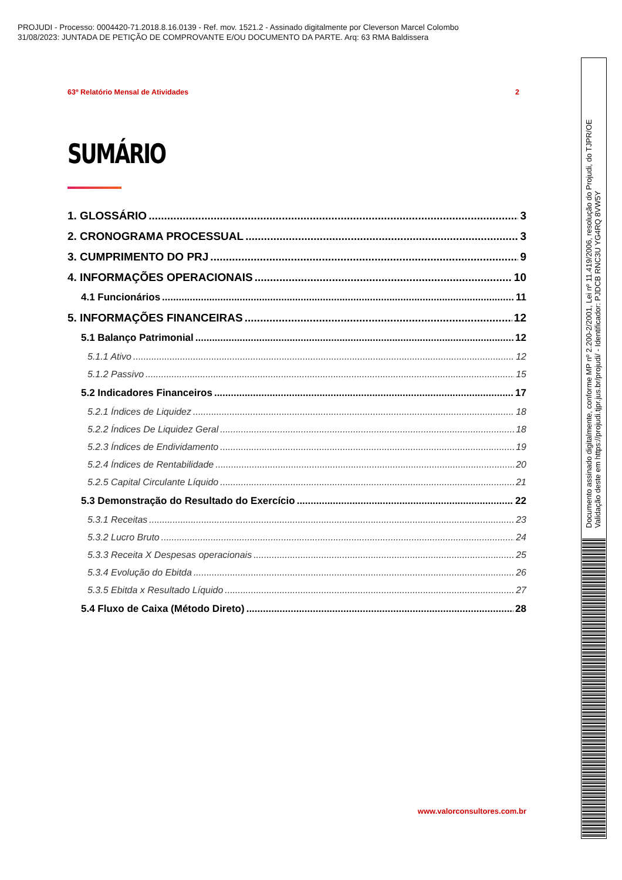PROJUDI - Processo: 0004420-71.2018.8.16.0139 - Ref. mov. 1521.2 - Assinado digitalmente por Cleverson Marcel Colombo
31/08/2023: JUNTADA DE PETIÇÃO DE COMPROVANTE E/OU DOCUMENTO DA PARTE. Arq: 63 RMA Baldissera
63º Relatório Mensal de Atividades 2
SUMÁRIO
1. GLOSSÁRIO 3
2. CRONOGRAMA PROCESSUAL 3
3. CUMPRIMENTO DO PRJ 9
4. INFORMAÇÕES OPERACIONAIS 10
4.1 Funcionários 11
5. INFORMAÇÕES FINANCEIRAS 12
5.1 Balanço Patrimonial 12
5.1.1 Ativo 12
5.1.2 Passivo 15
5.2 Indicadores Financeiros 17
5.2.1 Índices de Liquidez 18
5.2.2 Índices De Liquidez Geral 18
5.2.3 Índices de Endividamento 19
5.2.4 Índices de Rentabilidade 20
5.2.5 Capital Circulante Líquido 21
5.3 Demonstração do Resultado do Exercício 22
5.3.1 Receitas 23
5.3.2 Lucro Bruto 24
5.3.3 Receita X Despesas operacionais 25
5.3.4 Evolução do Ebitda 26
5.3.5 Ebitda x Resultado Líquido 27
5.4 Fluxo de Caixa (Método Direto) 28
www.valorconsultores.com.br
Documento assinado digitalmente, conforme MP nº 2.200-2/2001, Lei nº 11.419/2006, resolução do Projudi, do TJPR/OE
Validação deste em https://projudi.tjpr.jus.br/projudi/ - Identificador: PJDCB RNC3U YG4RQ 8VW5Y